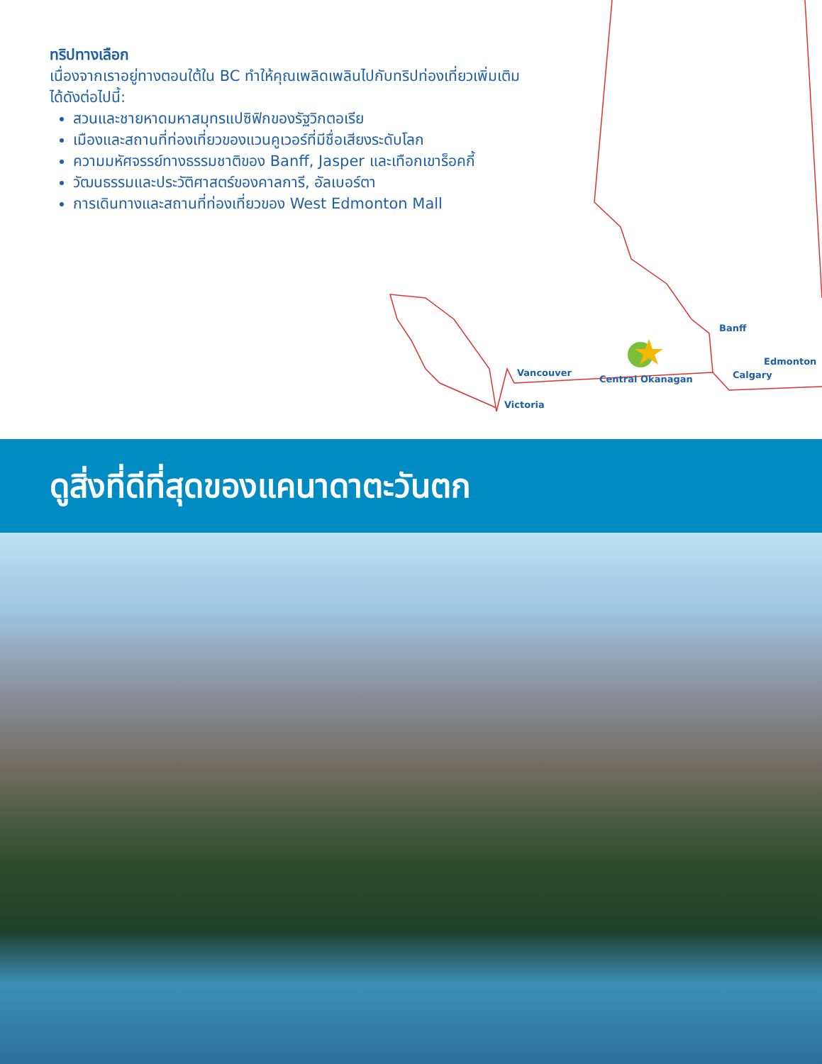ทริปทางเลือก
เนื่องจากเราอยู่ทางตอนใต้ใน BC ทำให้คุณเพลิดเพลินไปกับทริปท่องเที่ยวเพิ่มเติมได้ดังต่อไปนี้:
สวนและชายหาดมหาสมุทรแปซิฟิกของรัฐวิกตอเรีย
เมืองและสถานที่ท่องเที่ยวของแวนคูเวอร์ที่มีชื่อเสียงระดับโลก
ความมหัศจรรย์ทางธรรมชาติของ Banff, Jasper และเทือกเขาร็อคกี้
วัฒนธรรมและประวัติศาสตร์ของคาลการี, อัลเบอร์ตา
การเดินทางและสถานที่ท่องเที่ยวของ West Edmonton Mall
Banff
Edmonton
Vancouver Calgary
Central Okanagan
Victoria
ดูสิ่งที่ดีที่สุดของแคนาดาตะวันตก